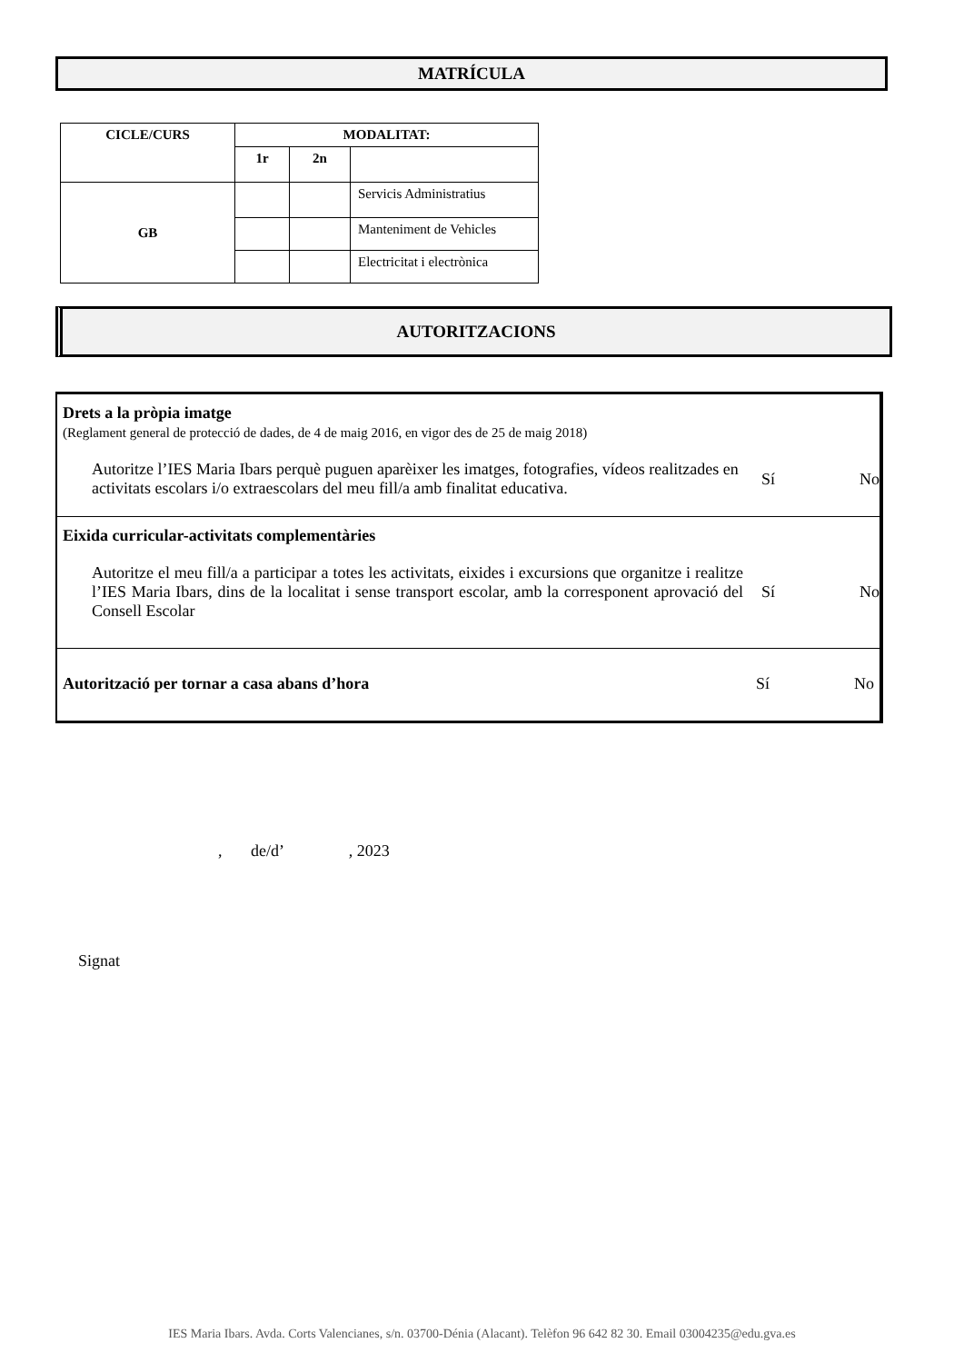MATRÍCULA
| CICLE/CURS | MODALITAT: | | |
| --- | --- | --- | --- |
| | 1r | 2n | |
| GB | | | Servicis Administratius |
| | | | Manteniment de Vehicles |
| | | | Electricitat i electrònica |
AUTORITZACIONS
Drets a la pròpia imatge
(Reglament general de protecció de dades, de 4 de maig 2016, en vigor des de 25 de maig 2018)
Autoritze l’IES Maria Ibars perquè puguen aparèixer les imatges, fotografies, vídeos realitzades en activitats escolars i/o extraescolars del meu fill/a amb finalitat educativa.
Sí No
Eixida curricular-activitats complementàries
Autoritze el meu fill/a a participar a totes les activitats, eixides i excursions que organitze i realitze l’IES Maria Ibars, dins de la localitat i sense transport escolar, amb la corresponent aprovació del Consell Escolar
Sí No
Autorització per tornar a casa abans d’hora
Sí No
, de/d’ , 2023
Signat
IES Maria Ibars. Avda. Corts Valencianes, s/n. 03700-Dénia (Alacant). Telèfon 96 642 82 30. Email 03004235@edu.gva.es